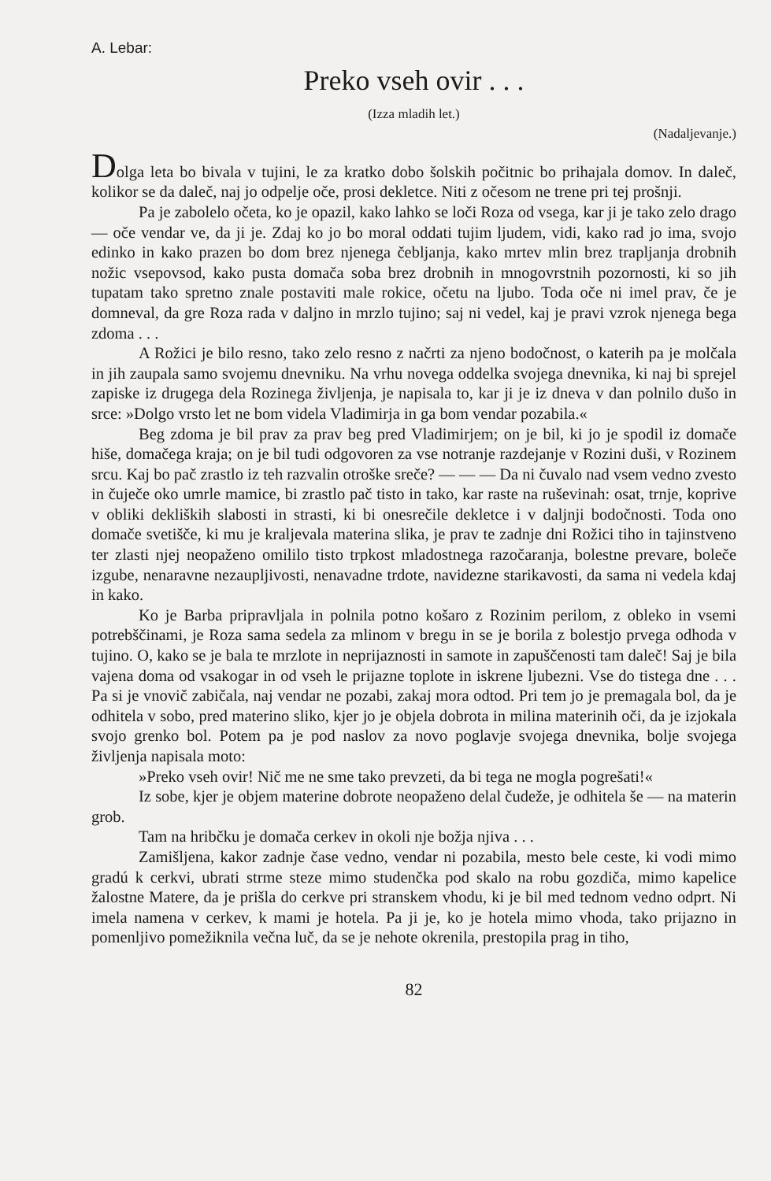A. Lebar:
Preko vseh ovir . . .
(Izza mladih let.)
(Nadaljevanje.)
Dolga leta bo bivala v tujini, le za kratko dobo šolskih počitnic bo prihajala domov. In daleč, kolikor se da daleč, naj jo odpelje oče, prosi dekletce. Niti z očesom ne trene pri tej prošnji.
Pa je zabolelo očeta, ko je opazil, kako lahko se loči Roza od vsega, kar ji je tako zelo drago — oče vendar ve, da ji je. Zdaj ko jo bo moral oddati tujim ljudem, vidi, kako rad jo ima, svojo edinko in kako prazen bo dom brez njenega čebljanja, kako mrtev mlin brez trapljanja drobnih nožic vsepovsod, kako pusta domača soba brez drobnih in mnogovrstnih pozornosti, ki so jih tupatam tako spretno znale postaviti male rokice, očetu na ljubo. Toda oče ni imel prav, če je domneval, da gre Roza rada v daljno in mrzlo tujino; saj ni vedel, kaj je pravi vzrok njenega bega zdoma . . .
A Rožici je bilo resno, tako zelo resno z načrti za njeno bodočnost, o katerih pa je molčala in jih zaupala samo svojemu dnevniku. Na vrhu novega oddelka svojega dnevnika, ki naj bi sprejel zapiske iz drugega dela Rozinega življenja, je napisala to, kar ji je iz dneva v dan polnilo dušo in srce: »Dolgo vrsto let ne bom videla Vladimirja in ga bom vendar pozabila.«
Beg zdoma je bil prav za prav beg pred Vladimirjem; on je bil, ki jo je spodil iz domače hiše, domačega kraja; on je bil tudi odgovoren za vse notranje razdejanje v Rozini duši, v Rozinem srcu. Kaj bo pač zrastlo iz teh razvalin otroške sreče? — — — Da ni čuvalo nad vsem vedno zvesto in čuječe oko umrle mamice, bi zrastlo pač tisto in tako, kar raste na ruševinah: osat, trnje, koprive v obliki dekliških slabosti in strasti, ki bi onesrečile dekletce i v daljnji bodočnosti. Toda ono domače svetišče, ki mu je kraljevala materina slika, je prav te zadnje dni Rožici tiho in tajinstveno ter zlasti njej neopaženo omililo tisto trpkost mladostnega razočaranja, bolestne prevare, boleče izgube, nenaravne nezaupljivosti, nenavadne trdote, navidezne starikavosti, da sama ni vedela kdaj in kako.
Ko je Barba pripravljala in polnila potno košaro z Rozinim perilom, z obleko in vsemi potrebščinami, je Roza sama sedela za mlinom v bregu in se je borila z bolestjo prvega odhoda v tujino. O, kako se je bala te mrzlote in neprijaznosti in samote in zapuščenosti tam daleč! Saj je bila vajena doma od vsakogar in od vseh le prijazne toplote in iskrene ljubezni. Vse do tistega dne . . . Pa si je vnovič zabičala, naj vendar ne pozabi, zakaj mora odtod. Pri tem jo je premagala bol, da je odhitela v sobo, pred materino sliko, kjer jo je objela dobrota in milina materinih oči, da je izjokala svojo grenko bol. Potem pa je pod naslov za novo poglavje svojega dnevnika, bolje svojega življenja napisala moto:
»Preko vseh ovir! Nič me ne sme tako prevzeti, da bi tega ne mogla pogrešati!«
Iz sobe, kjer je objem materine dobrote neopaženo delal čudeže, je odhitela še — na materin grob.
Tam na hribčku je domača cerkev in okoli nje božja njiva . . .
Zamišljena, kakor zadnje čase vedno, vendar ni pozabila, mesto bele ceste, ki vodi mimo gradú k cerkvi, ubrati strme steze mimo studenčka pod skalo na robu gozdiča, mimo kapelice žalostne Matere, da je prišla do cerkve pri stranskem vhodu, ki je bil med tednom vedno odprt. Ni imela namena v cerkev, k mami je hotela. Pa ji je, ko je hotela mimo vhoda, tako prijazno in pomenljivo pomežiknila večna luč, da se je nehote okrenila, prestopila prag in tiho,
82